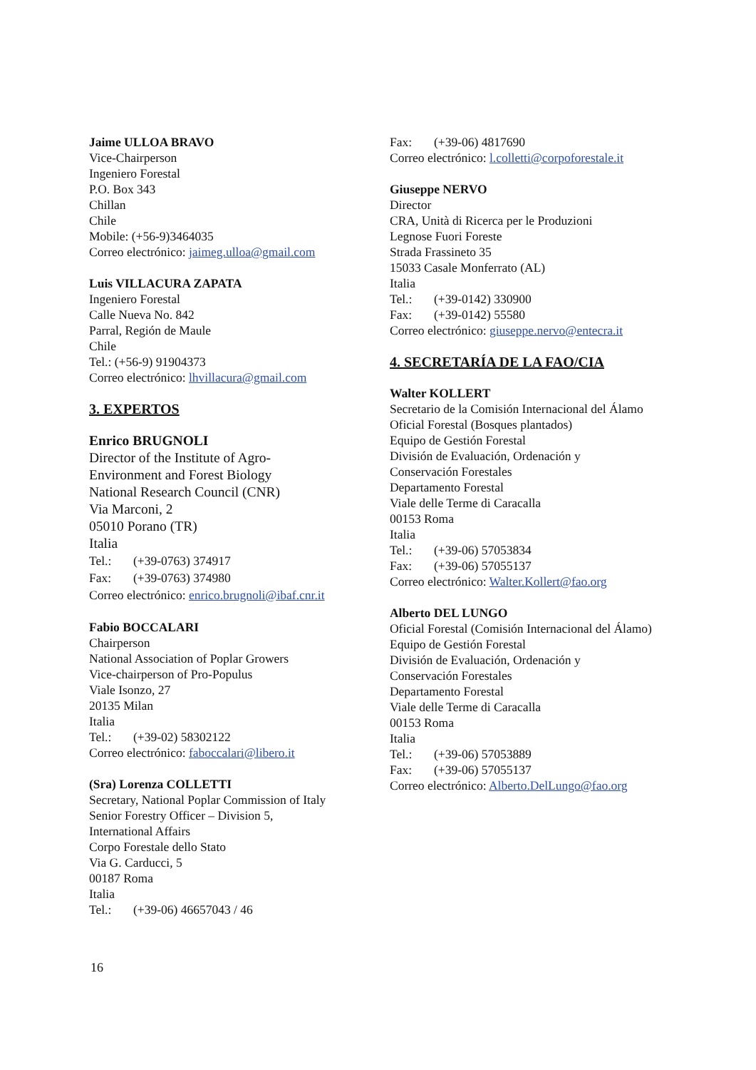Jaime ULLOA BRAVO
Vice-Chairperson
Ingeniero Forestal
P.O. Box 343
Chillan
Chile
Mobile: (+56-9)3464035
Correo electrónico: jaimeg.ulloa@gmail.com
Luis VILLACURA ZAPATA
Ingeniero Forestal
Calle Nueva No. 842
Parral, Región de Maule
Chile
Tel.: (+56-9) 91904373
Correo electrónico: lhvillacura@gmail.com
3. EXPERTOS
Enrico BRUGNOLI
Director of the Institute of Agro-
Environment and Forest Biology
National Research Council (CNR)
Via Marconi, 2
05010 Porano (TR)
Italia
Tel.: (+39-0763) 374917
Fax: (+39-0763) 374980
Correo electrónico: enrico.brugnoli@ibaf.cnr.it
Fabio BOCCALARI
Chairperson
National Association of Poplar Growers
Vice-chairperson of Pro-Populus
Viale Isonzo, 27
20135 Milan
Italia
Tel.: (+39-02) 58302122
Correo electrónico: faboccalari@libero.it
(Sra) Lorenza COLLETTI
Secretary, National Poplar Commission of Italy
Senior Forestry Officer – Division 5,
International Affairs
Corpo Forestale dello Stato
Via G. Carducci, 5
00187 Roma
Italia
Tel.: (+39-06) 46657043 / 46
Fax: (+39-06) 4817690
Correo electrónico: l.colletti@corpoforestale.it
Giuseppe NERVO
Director
CRA, Unità di Ricerca per le Produzioni
Legnose Fuori Foreste
Strada Frassineto 35
15033 Casale Monferrato (AL)
Italia
Tel.: (+39-0142) 330900
Fax: (+39-0142) 55580
Correo electrónico: giuseppe.nervo@entecra.it
4. SECRETARÍA DE LA FAO/CIA
Walter KOLLERT
Secretario de la Comisión Internacional del Álamo
Oficial Forestal (Bosques plantados)
Equipo de Gestión Forestal
División de Evaluación, Ordenación y
Conservación Forestales
Departamento Forestal
Viale delle Terme di Caracalla
00153 Roma
Italia
Tel.: (+39-06) 57053834
Fax: (+39-06) 57055137
Correo electrónico: Walter.Kollert@fao.org
Alberto DEL LUNGO
Oficial Forestal (Comisión Internacional del Álamo)
Equipo de Gestión Forestal
División de Evaluación, Ordenación y
Conservación Forestales
Departamento Forestal
Viale delle Terme di Caracalla
00153 Roma
Italia
Tel.: (+39-06) 57053889
Fax: (+39-06) 57055137
Correo electrónico: Alberto.DelLungo@fao.org
16